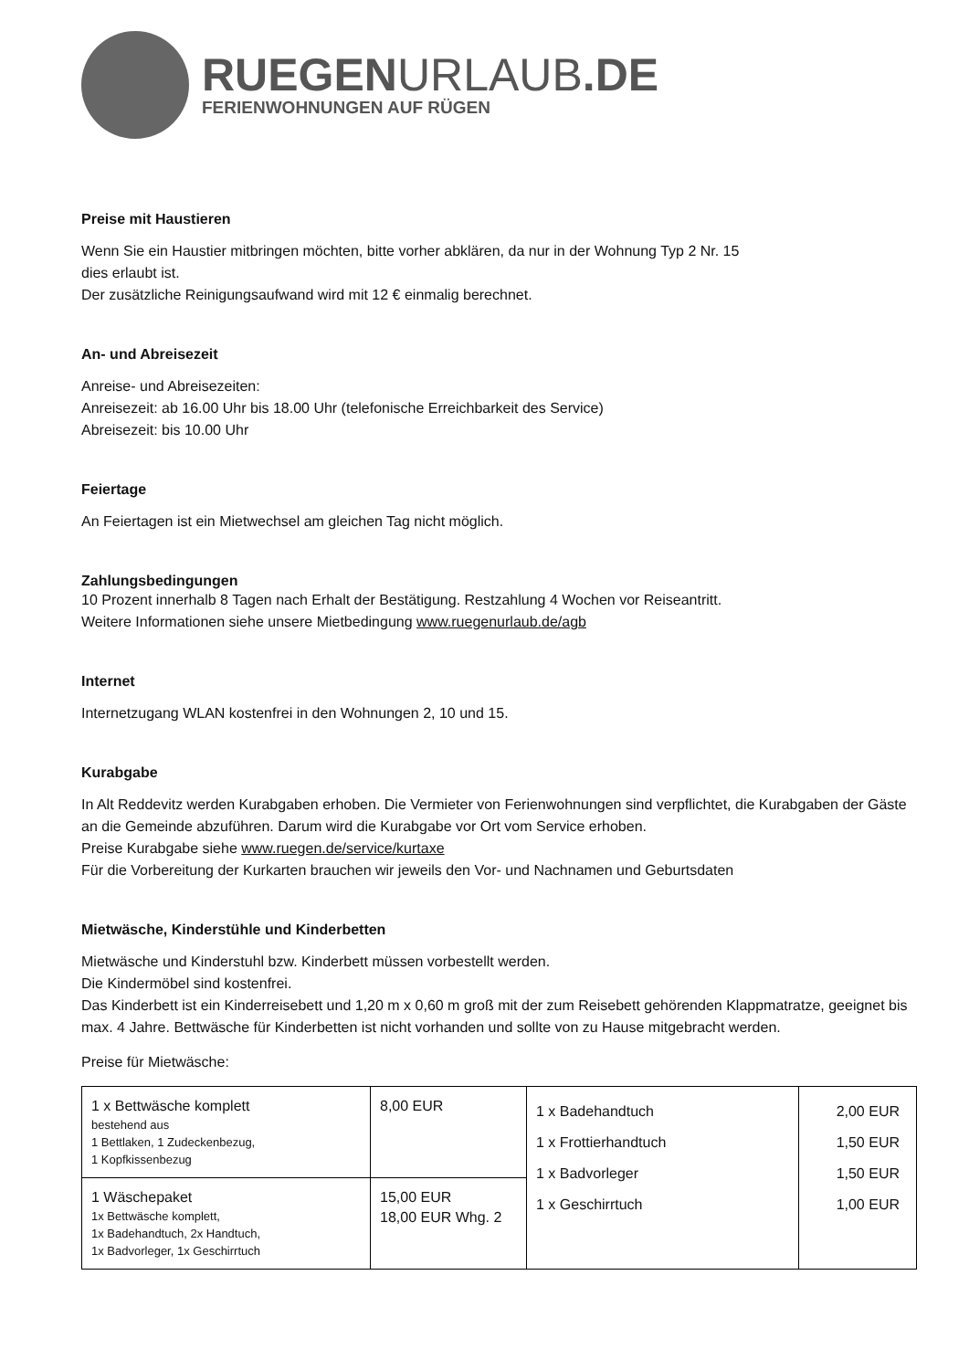RUEGENURLAUB.DE
FERIENWOHNUNGEN AUF RÜGEN
Preise mit Haustieren
Wenn Sie ein Haustier mitbringen möchten, bitte vorher abklären, da nur in der Wohnung Typ 2 Nr. 15
dies erlaubt ist.
Der zusätzliche Reinigungsaufwand wird mit 12 € einmalig berechnet.
An- und Abreisezeit
Anreise- und Abreisezeiten:
Anreisezeit: ab 16.00 Uhr bis 18.00 Uhr (telefonische Erreichbarkeit des Service)
Abreisezeit: bis 10.00 Uhr
Feiertage
An Feiertagen ist ein Mietwechsel am gleichen Tag nicht möglich.
Zahlungsbedingungen
10 Prozent innerhalb 8 Tagen nach Erhalt der Bestätigung. Restzahlung 4 Wochen vor Reiseantritt.
Weitere Informationen siehe unsere Mietbedingung www.ruegenurlaub.de/agb
Internet
Internetzugang WLAN kostenfrei in den Wohnungen 2, 10 und 15.
Kurabgabe
In Alt Reddevitz werden Kurabgaben erhoben. Die Vermieter von Ferienwohnungen sind verpflichtet, die Kurabgaben der Gäste an die Gemeinde abzuführen. Darum wird die Kurabgabe vor Ort vom Service erhoben.
Preise Kurabgabe siehe www.ruegen.de/service/kurtaxe
Für die Vorbereitung der Kurkarten brauchen wir jeweils den Vor- und Nachnamen und Geburtsdaten
Mietwäsche, Kinderstühle und Kinderbetten
Mietwäsche und Kinderstuhl bzw. Kinderbett müssen vorbestellt werden.
Die Kindermöbel sind kostenfrei.
Das Kinderbett ist ein Kinderreisebett und 1,20 m x 0,60 m groß mit der zum Reisebett gehörenden Klappmatratze, geeignet bis max. 4 Jahre. Bettwäsche für Kinderbetten ist nicht vorhanden und sollte von zu Hause mitgebracht werden.
Preise für Mietwäsche:
| 1 x Bettwäsche komplett bestehend aus 1 Bettlaken, 1 Zudeckenbezug, 1 Kopfkissenbezug | 8,00 EUR | 1 x Badehandtuch 1 x Frottierhandtuch 1 x Badvorleger 1 x Geschirrtuch | 2,00 EUR 1,50 EUR 1,50 EUR 1,00 EUR |
| 1 Wäschepaket 1x Bettwäsche komplett, 1x Badehandtuch, 2x Handtuch, 1x Badvorleger, 1x Geschirrtuch | 15,00 EUR 18,00 EUR Whg. 2 | | |